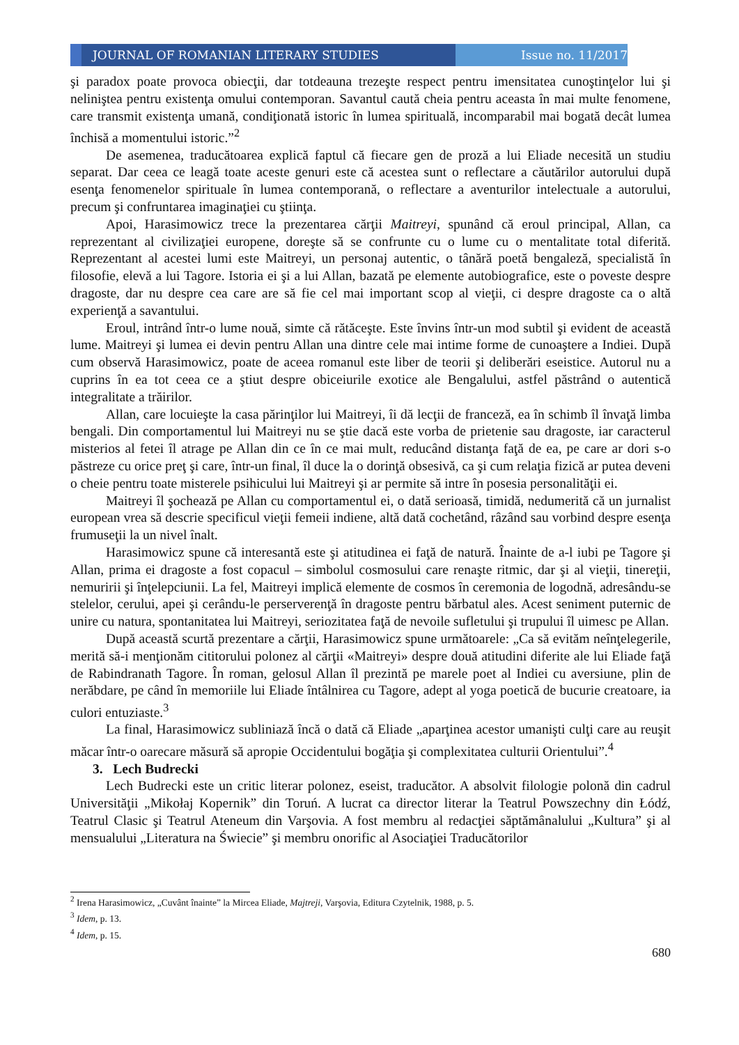JOURNAL OF ROMANIAN LITERARY STUDIES
Issue no. 11/2017
şi paradox poate provoca obiecţii, dar totdeauna trezeşte respect pentru imensitatea cunoştinţelor lui şi neliniştea pentru existenţa omului contemporan. Savantul caută cheia pentru aceasta în mai multe fenomene, care transmit existenţa umană, condiţionată istoric în lumea spirituală, incomparabil mai bogată decât lumea închisă a momentului istoric.”<sup>2</sup>
De asemenea, traducătoarea explică faptul că fiecare gen de proză a lui Eliade necesită un studiu separat. Dar ceea ce leagă toate aceste genuri este că acestea sunt o reflectare a căutărilor autorului după esenţa fenomenelor spirituale în lumea contemporană, o reflectare a aventurilor intelectuale a autorului, precum şi confruntarea imaginaţiei cu ştiinţa.
Apoi, Harasimowicz trece la prezentarea cărţii Maitreyi, spunând că eroul principal, Allan, ca reprezentant al civilizaţiei europene, doreşte să se confrunte cu o lume cu o mentalitate total diferită. Reprezentant al acestei lumi este Maitreyi, un personaj autentic, o tânără poetă bengaleză, specialistă în filosofie, elevă a lui Tagore. Istoria ei şi a lui Allan, bazată pe elemente autobiografice, este o poveste despre dragoste, dar nu despre cea care are să fie cel mai important scop al vieţii, ci despre dragoste ca o altă experienţă a savantului.
Eroul, intrând într-o lume nouă, simte că rătăceşte. Este învins într-un mod subtil şi evident de această lume. Maitreyi şi lumea ei devin pentru Allan una dintre cele mai intime forme de cunoaştere a Indiei. După cum observă Harasimowicz, poate de aceea romanul este liber de teorii şi deliberări eseistice. Autorul nu a cuprins în ea tot ceea ce a ştiut despre obiceiurile exotice ale Bengalului, astfel păstrând o autentică integralitate a trăirilor.
Allan, care locuieşte la casa părinţilor lui Maitreyi, îi dă lecţii de franceză, ea în schimb îl învaţă limba bengali. Din comportamentul lui Maitreyi nu se ştie dacă este vorba de prietenie sau dragoste, iar caracterul misterios al fetei îl atrage pe Allan din ce în ce mai mult, reducând distanţa faţă de ea, pe care ar dori s-o păstreze cu orice preţ şi care, într-un final, îl duce la o dorinţă obsesivă, ca şi cum relaţia fizică ar putea deveni o cheie pentru toate misterele psihicului lui Maitreyi şi ar permite să intre în posesia personalităţii ei.
Maitreyi îl şochează pe Allan cu comportamentul ei, o dată serioasă, timidă, nedumerită că un jurnalist european vrea să descrie specificul vieţii femeii indiene, altă dată cochetând, râzând sau vorbind despre esenţa frumuseţii la un nivel înalt.
Harasimowicz spune că interesantă este şi atitudinea ei faţă de natură. Înainte de a-l iubi pe Tagore şi Allan, prima ei dragoste a fost copacul – simbolul cosmosului care renaşte ritmic, dar şi al vieţii, tinereţii, nemuririi şi înţelepciunii. La fel, Maitreyi implică elemente de cosmos în ceremonia de logodnă, adresându-se stelelor, cerului, apei şi cerându-le perserverenţă în dragoste pentru bărbatul ales. Acest seniment puternic de unire cu natura, spontanitatea lui Maitreyi, seriozitatea faţă de nevoile sufletului şi trupului îl uimesc pe Allan.
După această scurtă prezentare a cărţii, Harasimowicz spune următoarele: „Ca să evităm neînţelegerile, merită să-i menţionăm cititorului polonez al cărţii «Maitreyi» despre două atitudini diferite ale lui Eliade faţă de Rabindranath Tagore. În roman, gelosul Allan îl prezintă pe marele poet al Indiei cu aversiune, plin de nerăbdare, pe când în memoriile lui Eliade întâlnirea cu Tagore, adept al yoga poetică de bucurie creatoare, ia culori entuziaste.<sup>3</sup>
La final, Harasimowicz subliniază încă o dată că Eliade „aparţinea acestor umanişti culţi care au reuşit măcar într-o oarecare măsură să apropie Occidentului bogăţia şi complexitatea culturii Orientului”.<sup>4</sup>
3. Lech Budrecki
Lech Budrecki este un critic literar polonez, eseist, traducător. A absolvit filologie polonă din cadrul Universităţii „Mikołaj Kopernik” din Toruń. A lucrat ca director literar la Teatrul Powszechny din Łódź, Teatrul Clasic şi Teatrul Ateneum din Varşovia. A fost membru al redacţiei săptămânalului „Kultura” şi al mensualului „Literatura na Świecie” şi membru onorific al Asociaţiei Traducătorilor
<sup>2</sup> Irena Harasimowicz, „Cuvânt înainte” la Mircea Eliade, Majtreji, Varşovia, Editura Czytelnik, 1988, p. 5.
<sup>3</sup> Idem, p. 13.
<sup>4</sup> Idem, p. 15.
680